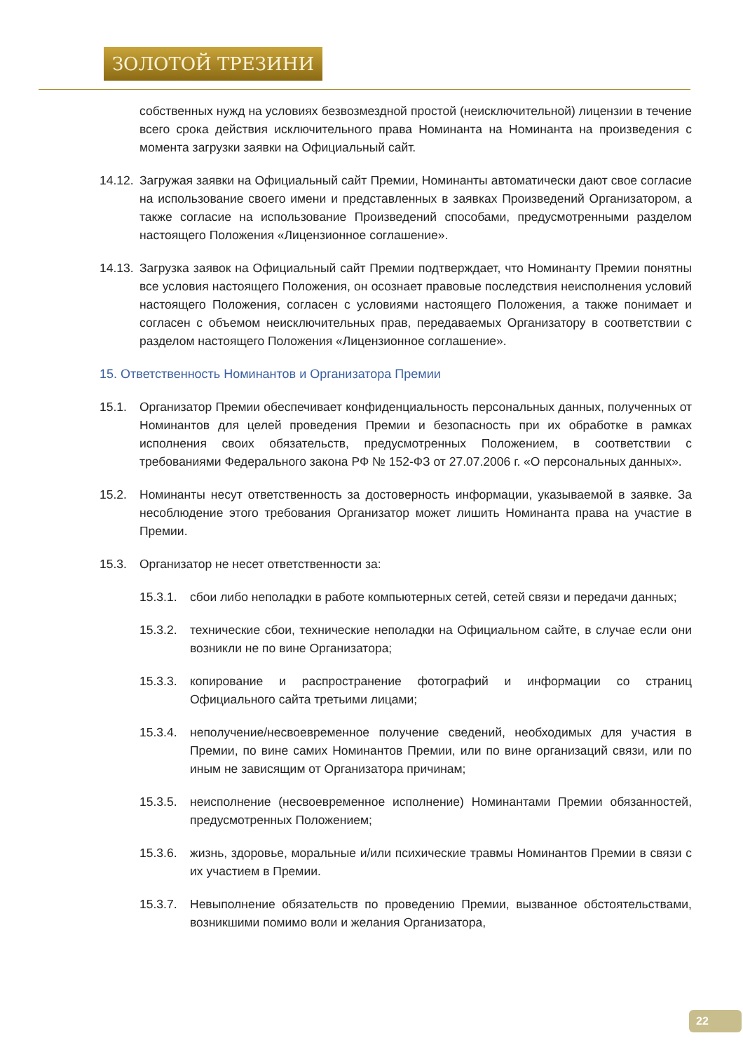ЗОЛОТОЙ ТРЕЗИНИ
собственных нужд на условиях безвозмездной простой (неисключительной) лицензии в течение всего срока действия исключительного права Номинанта на Номинанта на произведения с момента загрузки заявки на Официальный сайт.
14.12.
Загружая заявки на Официальный сайт Премии, Номинанты автоматически дают свое согласие на использование своего имени и представленных в заявках Произведений Организатором, а также согласие на использование Произведений способами, предусмотренными разделом настоящего Положения «Лицензионное соглашение».
14.13.
Загрузка заявок на Официальный сайт Премии подтверждает, что Номинанту Премии понятны все условия настоящего Положения, он осознает правовые последствия неисполнения условий настоящего Положения, согласен с условиями настоящего Положения, а также понимает и согласен с объемом неисключительных прав, передаваемых Организатору в соответствии с разделом настоящего Положения «Лицензионное соглашение».
15. Ответственность Номинантов и Организатора Премии
15.1. Организатор Премии обеспечивает конфиденциальность персональных данных, полученных от Номинантов для целей проведения Премии и безопасность при их обработке в рамках исполнения своих обязательств, предусмотренных Положением, в соответствии с требованиями Федерального закона РФ № 152-ФЗ от 27.07.2006 г. «О персональных данных».
15.2. Номинанты несут ответственность за достоверность информации, указываемой в заявке. За несоблюдение этого требования Организатор может лишить Номинанта права на участие в Премии.
15.3. Организатор не несет ответственности за:
15.3.1.
сбои либо неполадки в работе компьютерных сетей, сетей связи и передачи данных;
15.3.2.
технические сбои, технические неполадки на Официальном сайте, в случае если они возникли не по вине Организатора;
15.3.3.
копирование и распространение фотографий и информации со страниц Официального сайта третьими лицами;
15.3.4.
неполучение/несвоевременное получение сведений, необходимых для участия в Премии, по вине самих Номинантов Премии, или по вине организаций связи, или по иным не зависящим от Организатора причинам;
15.3.5.
неисполнение (несвоевременное исполнение) Номинантами Премии обязанностей, предусмотренных Положением;
15.3.6.
жизнь, здоровье, моральные и/или психические травмы Номинантов Премии в связи с их участием в Премии.
15.3.7.
Невыполнение обязательств по проведению Премии, вызванное обстоятельствами, возникшими помимо воли и желания Организатора,
22